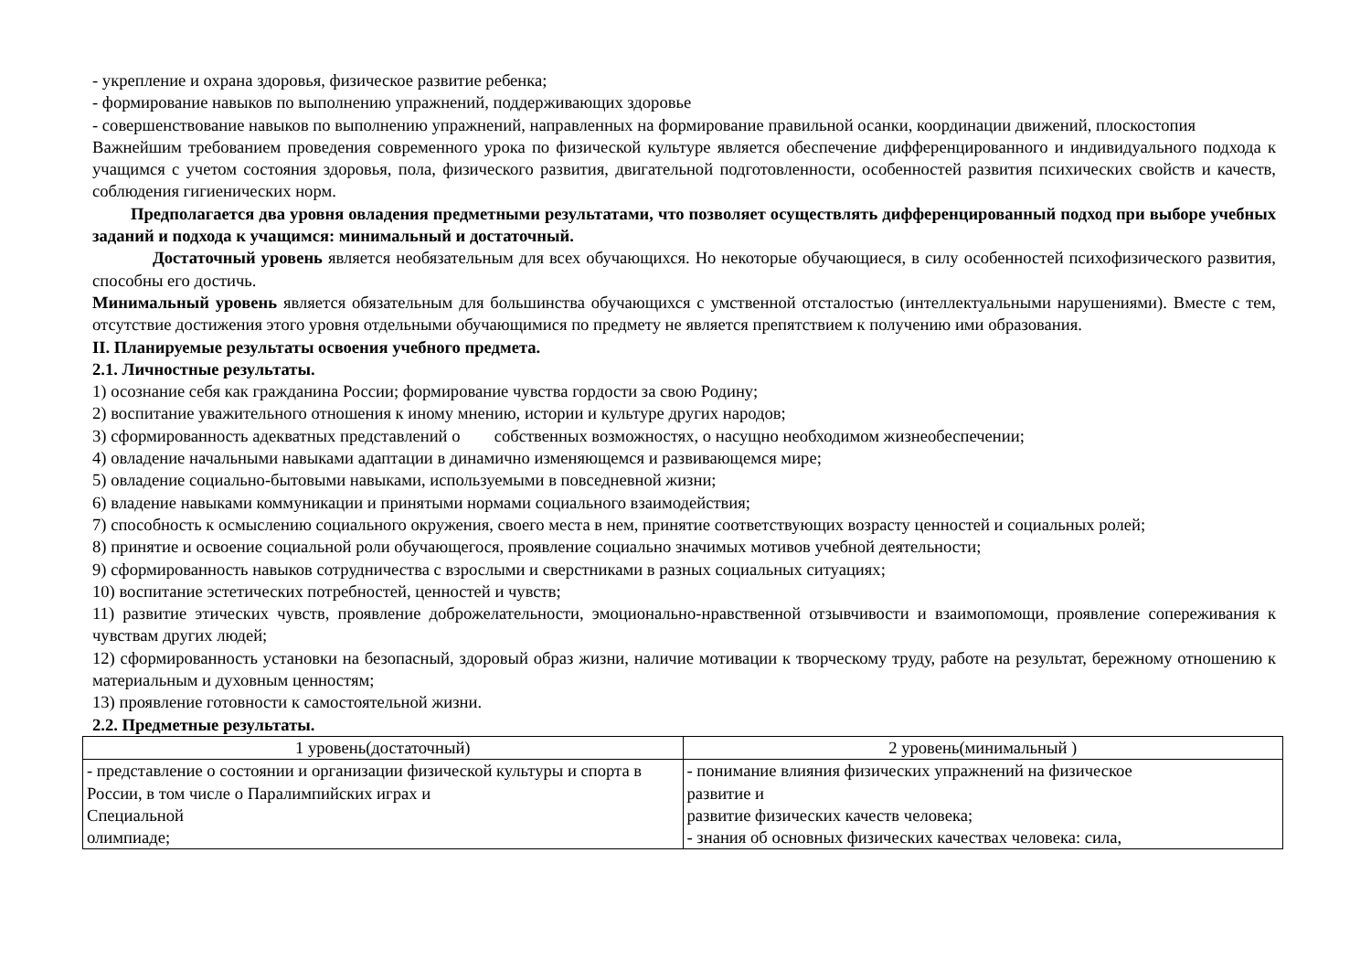- укрепление и охрана здоровья, физическое развитие ребенка;
- формирование навыков по выполнению упражнений, поддерживающих здоровье
- совершенствование навыков по выполнению упражнений, направленных на формирование правильной осанки, координации движений, плоскостопия
Важнейшим требованием проведения современного урока по физической культуре является обеспечение дифференцированного и индивидуального подхода к учащимся с учетом состояния здоровья, пола, физического развития, двигательной подготовленности, особенностей развития психических свойств и качеств, соблюдения гигиенических норм.
Предполагается два уровня овладения предметными результатами, что позволяет осуществлять дифференцированный подход при выборе учебных заданий и подхода к учащимся: минимальный и достаточный.
Достаточный уровень является необязательным для всех обучающихся. Но некоторые обучающиеся, в силу особенностей психофизического развития, способны его достичь.
Минимальный уровень является обязательным для большинства обучающихся с умственной отсталостью (интеллектуальными нарушениями). Вместе с тем, отсутствие достижения этого уровня отдельными обучающимися по предмету не является препятствием к получению ими образования.
II. Планируемые результаты освоения учебного предмета.
2.1. Личностные результаты.
1) осознание себя как гражданина России; формирование чувства гордости за свою Родину;
2) воспитание уважительного отношения к иному мнению, истории и культуре других народов;
3) сформированность адекватных представлений о собственных возможностях, о насущно необходимом жизнеобеспечении;
4) овладение начальными навыками адаптации в динамично изменяющемся и развивающемся мире;
5) овладение социально-бытовыми навыками, используемыми в повседневной жизни;
6) владение навыками коммуникации и принятыми нормами социального взаимодействия;
7) способность к осмыслению социального окружения, своего места в нем, принятие соответствующих возрасту ценностей и социальных ролей;
8) принятие и освоение социальной роли обучающегося, проявление социально значимых мотивов учебной деятельности;
9) сформированность навыков сотрудничества с взрослыми и сверстниками в разных социальных ситуациях;
10) воспитание эстетических потребностей, ценностей и чувств;
11) развитие этических чувств, проявление доброжелательности, эмоционально-нравственной отзывчивости и взаимопомощи, проявление сопереживания к чувствам других людей;
12) сформированность установки на безопасный, здоровый образ жизни, наличие мотивации к творческому труду, работе на результат, бережному отношению к материальным и духовным ценностям;
13) проявление готовности к самостоятельной жизни.
2.2. Предметные результаты.
| 1 уровень(достаточный) | 2 уровень(минимальный ) |
| --- | --- |
| - представление о состоянии и организации физической культуры и спорта в России, в том числе о Паралимпийских играх и Специальной олимпиаде; | - понимание влияния физических упражнений на физическое развитие и развитие физических качеств человека; - знания об основных физических качествах человека: сила, |